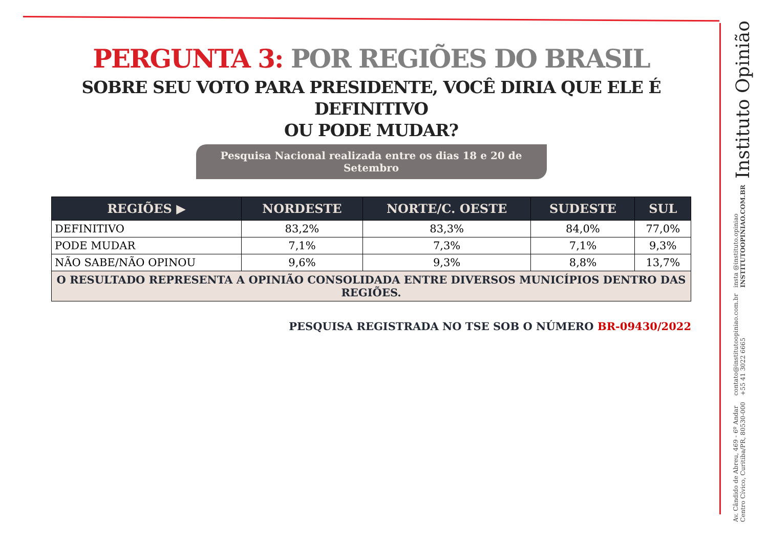PERGUNTA 3: POR REGIÕES DO BRASIL
SOBRE SEU VOTO PARA PRESIDENTE, VOCÊ DIRIA QUE ELE É DEFINITIVO
OU PODE MUDAR?
Pesquisa Nacional realizada entre os dias 18 e 20 de Setembro
| REGIÕES ▶ | NORDESTE | NORTE/C. OESTE | SUDESTE | SUL |
| --- | --- | --- | --- | --- |
| DEFINITIVO | 83,2% | 83,3% | 84,0% | 77,0% |
| PODE MUDAR | 7,1% | 7,3% | 7,1% | 9,3% |
| NÃO SABE/NÃO OPINOU | 9,6% | 9,3% | 8,8% | 13,7% |
| O RESULTADO REPRESENTA A OPINIÃO CONSOLIDADA ENTRE DIVERSOS MUNICÍPIOS DENTRO DAS REGIÕES. | | | | |
PESQUISA REGISTRADA NO TSE SOB O NÚMERO BR-09430/2022
Av. Cândido de Abreu, 469 - 6º Andar
Centro Cívico, Curitiba/PR, 80530-000
contato@institutoopiniao.com.br
+55 41 3022 6665
insta @instituto.opiniao
INSTITUTOOPINIAO.COM.BR
Instituto Opinião